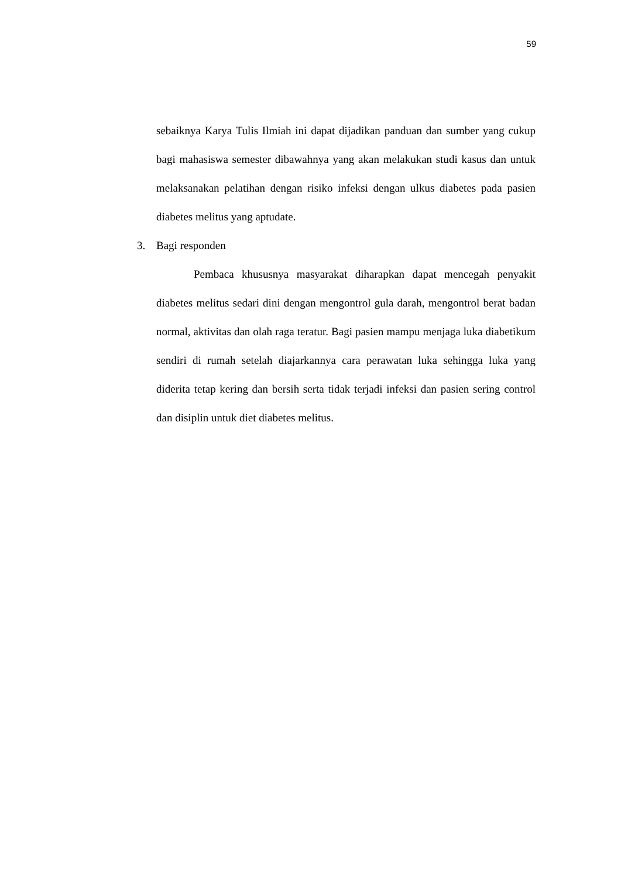59
sebaiknya Karya Tulis Ilmiah ini dapat dijadikan panduan dan sumber yang cukup bagi mahasiswa semester dibawahnya yang akan melakukan studi kasus dan untuk melaksanakan pelatihan dengan risiko infeksi dengan ulkus diabetes pada pasien diabetes melitus yang aptudate.
3. Bagi responden
Pembaca khususnya masyarakat diharapkan dapat mencegah penyakit diabetes melitus sedari dini dengan mengontrol gula darah, mengontrol berat badan normal, aktivitas dan olah raga teratur. Bagi pasien mampu menjaga luka diabetikum sendiri di rumah setelah diajarkannya cara perawatan luka sehingga luka yang diderita tetap kering dan bersih serta tidak terjadi infeksi dan pasien sering control dan disiplin untuk diet diabetes melitus.